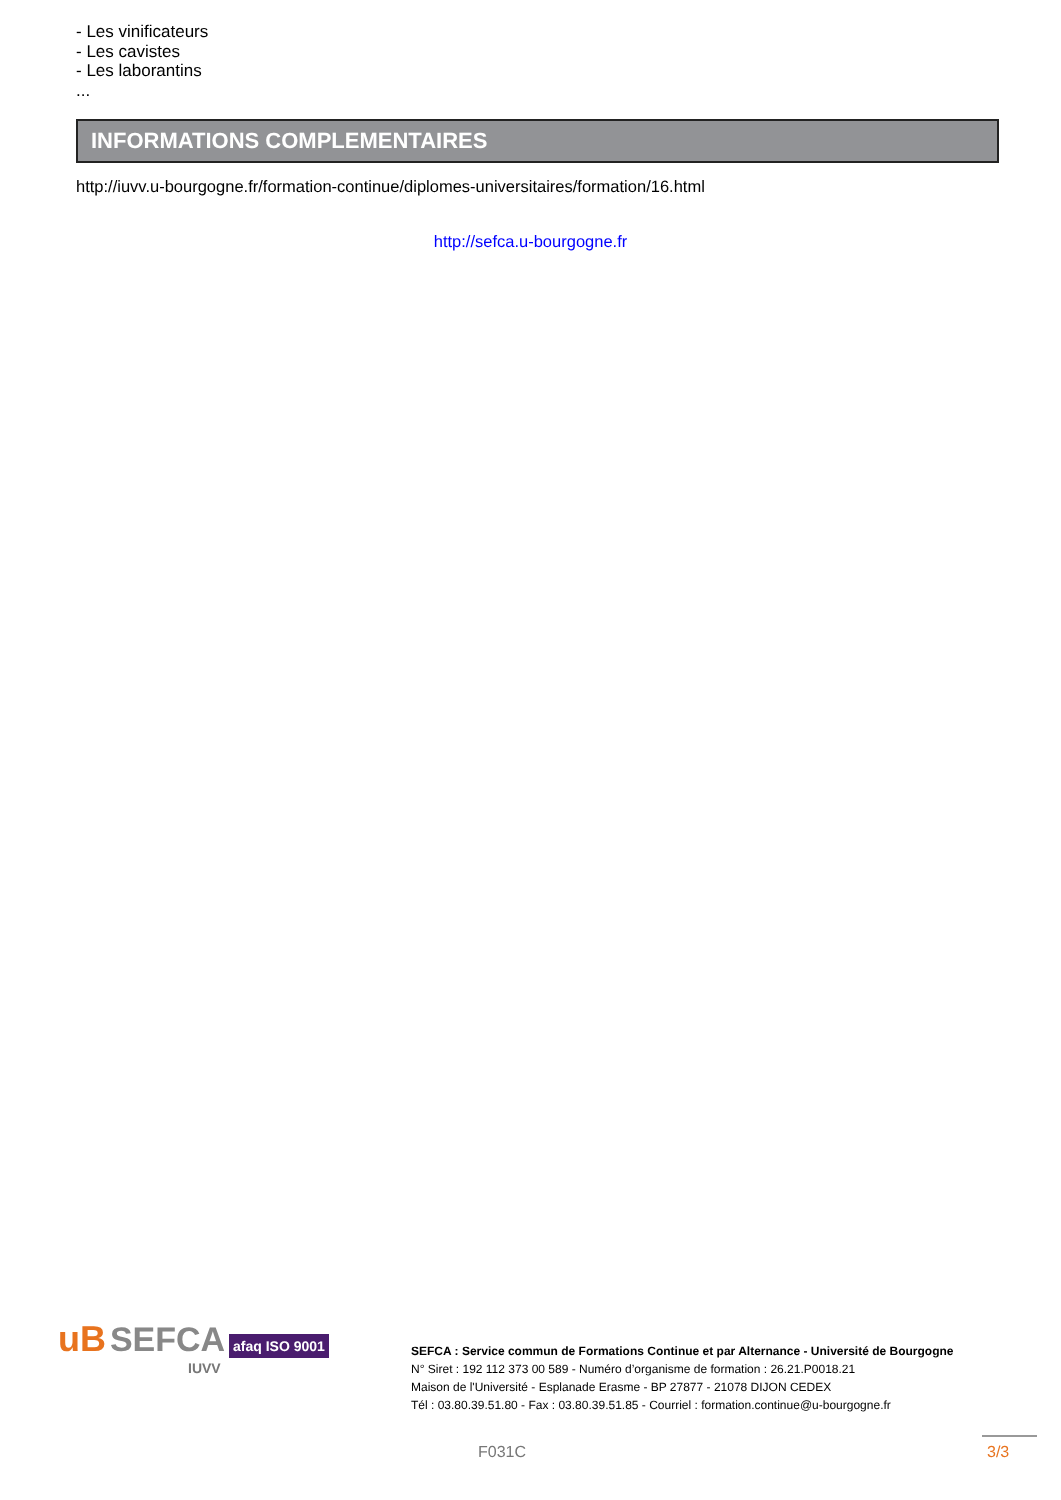- Les vinificateurs
- Les cavistes
- Les laborantins
...
INFORMATIONS COMPLEMENTAIRES
http://iuvv.u-bourgogne.fr/formation-continue/diplomes-universitaires/formation/16.html
http://sefca.u-bourgogne.fr
uB SEFCA afaq ISO 9001
IUVV
SEFCA : Service commun de Formations Continue et par Alternance - Université de Bourgogne
N° Siret : 192 112 373 00 589 - Numéro d’organisme de formation : 26.21.P0018.21
Maison de l'Université - Esplanade Erasme - BP 27877 - 21078 DIJON CEDEX
Tél : 03.80.39.51.80 - Fax : 03.80.39.51.85 - Courriel : formation.continue@u-bourgogne.fr
F031C 3/3